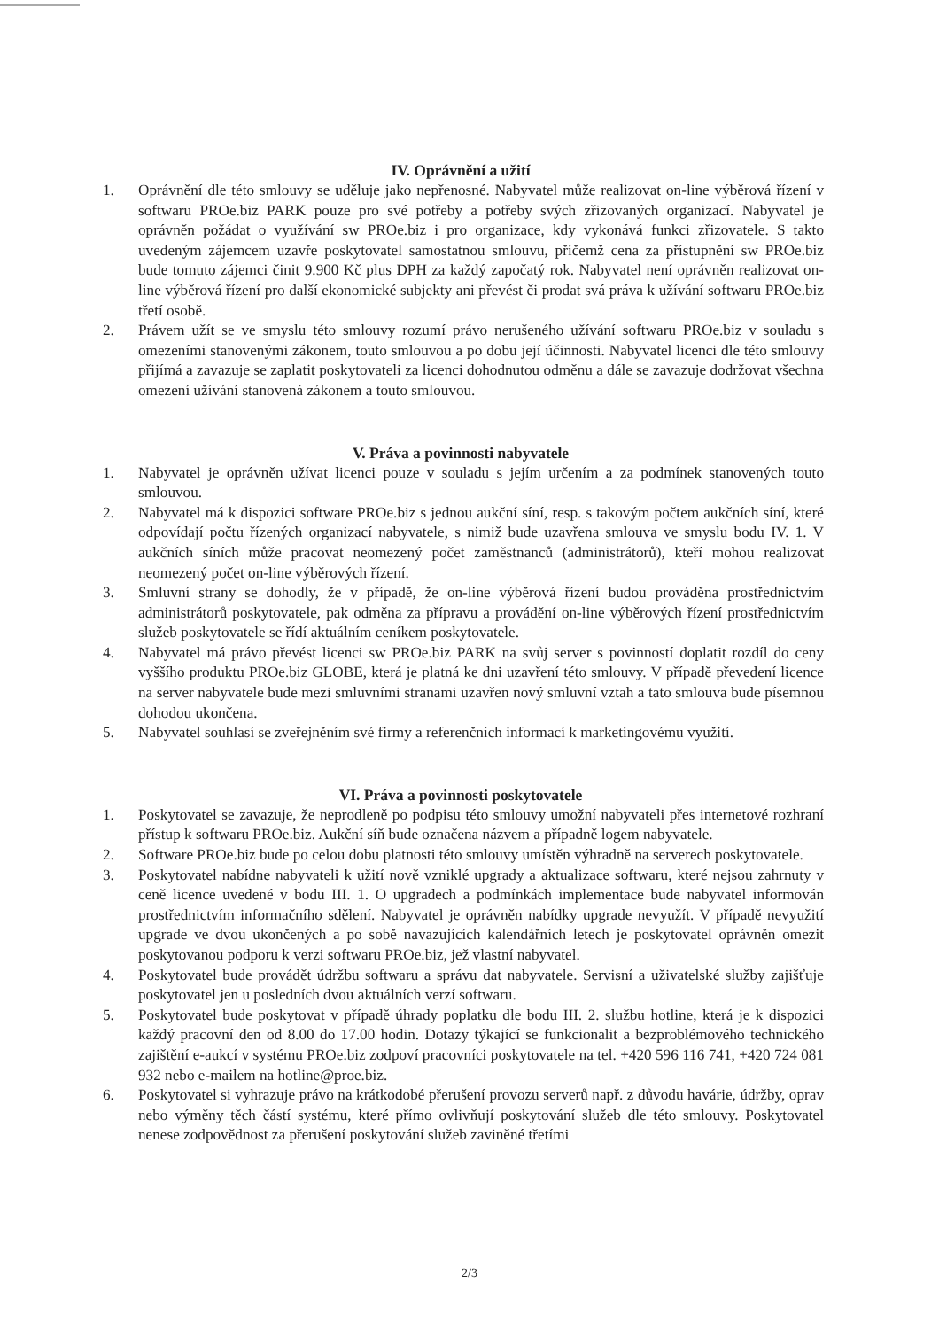IV. Oprávnění a užití
1. Oprávnění dle této smlouvy se uděluje jako nepřenosné. Nabyvatel může realizovat on-line výběrová řízení v softwaru PROe.biz PARK pouze pro své potřeby a potřeby svých zřizovaných organizací. Nabyvatel je oprávněn požádat o využívání sw PROe.biz i pro organizace, kdy vykonává funkci zřizovatele. S takto uvedeným zájemcem uzavře poskytovatel samostatnou smlouvu, přičemž cena za přístupnění sw PROe.biz bude tomuto zájemci činit 9.900 Kč plus DPH za každý započatý rok. Nabyvatel není oprávněn realizovat on-line výběrová řízení pro další ekonomické subjekty ani převést či prodat svá práva k užívání softwaru PROe.biz třetí osobě.
2. Právem užít se ve smyslu této smlouvy rozumí právo nerušeného užívání softwaru PROe.biz v souladu s omezeními stanovenými zákonem, touto smlouvou a po dobu její účinnosti. Nabyvatel licenci dle této smlouvy přijímá a zavazuje se zaplatit poskytovateli za licenci dohodnutou odměnu a dále se zavazuje dodržovat všechna omezení užívání stanovená zákonem a touto smlouvou.
V. Práva a povinnosti nabyvatele
1. Nabyvatel je oprávněn užívat licenci pouze v souladu s jejím určením a za podmínek stanovených touto smlouvou.
2. Nabyvatel má k dispozici software PROe.biz s jednou aukční síní, resp. s takovým počtem aukčních síní, které odpovídají počtu řízených organizací nabyvatele, s nimiž bude uzavřena smlouva ve smyslu bodu IV. 1. V aukčních síních může pracovat neomezený počet zaměstnanců (administrátorů), kteří mohou realizovat neomezený počet on-line výběrových řízení.
3. Smluvní strany se dohodly, že v případě, že on-line výběrová řízení budou prováděna prostřednictvím administrátorů poskytovatele, pak odměna za přípravu a provádění on-line výběrových řízení prostřednictvím služeb poskytovatele se řídí aktuálním ceníkem poskytovatele.
4. Nabyvatel má právo převést licenci sw PROe.biz PARK na svůj server s povinností doplatit rozdíl do ceny vyššího produktu PROe.biz GLOBE, která je platná ke dni uzavření této smlouvy. V případě převedení licence na server nabyvatele bude mezi smluvními stranami uzavřen nový smluvní vztah a tato smlouva bude písemnou dohodou ukončena.
5. Nabyvatel souhlasí se zveřejněním své firmy a referenčních informací k marketingovému využití.
VI. Práva a povinnosti poskytovatele
1. Poskytovatel se zavazuje, že neprodleně po podpisu této smlouvy umožní nabyvateli přes internetové rozhraní přístup k softwaru PROe.biz. Aukční síň bude označena názvem a případně logem nabyvatele.
2. Software PROe.biz bude po celou dobu platnosti této smlouvy umístěn výhradně na serverech poskytovatele.
3. Poskytovatel nabídne nabyvateli k užití nově vzniklé upgrady a aktualizace softwaru, které nejsou zahrnuty v ceně licence uvedené v bodu III. 1. O upgradech a podmínkách implementace bude nabyvatel informován prostřednictvím informačního sdělení. Nabyvatel je oprávněn nabídky upgrade nevyužít. V případě nevyužití upgrade ve dvou ukončených a po sobě navazujících kalendářních letech je poskytovatel oprávněn omezit poskytovanou podporu k verzi softwaru PROe.biz, jež vlastní nabyvatel.
4. Poskytovatel bude provádět údržbu softwaru a správu dat nabyvatele. Servisní a uživatelské služby zajišťuje poskytovatel jen u posledních dvou aktuálních verzí softwaru.
5. Poskytovatel bude poskytovat v případě úhrady poplatku dle bodu III. 2. službu hotline, která je k dispozici každý pracovní den od 8.00 do 17.00 hodin. Dotazy týkající se funkcionalit a bezproblémového technického zajištění e-aukcí v systému PROe.biz zodpoví pracovníci poskytovatele na tel. +420 596 116 741, +420 724 081 932 nebo e-mailem na hotline@proe.biz.
6. Poskytovatel si vyhrazuje právo na krátkodobé přerušení provozu serverů např. z důvodu havárie, údržby, oprav nebo výměny těch částí systému, které přímo ovlivňují poskytování služeb dle této smlouvy. Poskytovatel nenese zodpovědnost za přerušení poskytování služeb zaviněné třetími
2/3